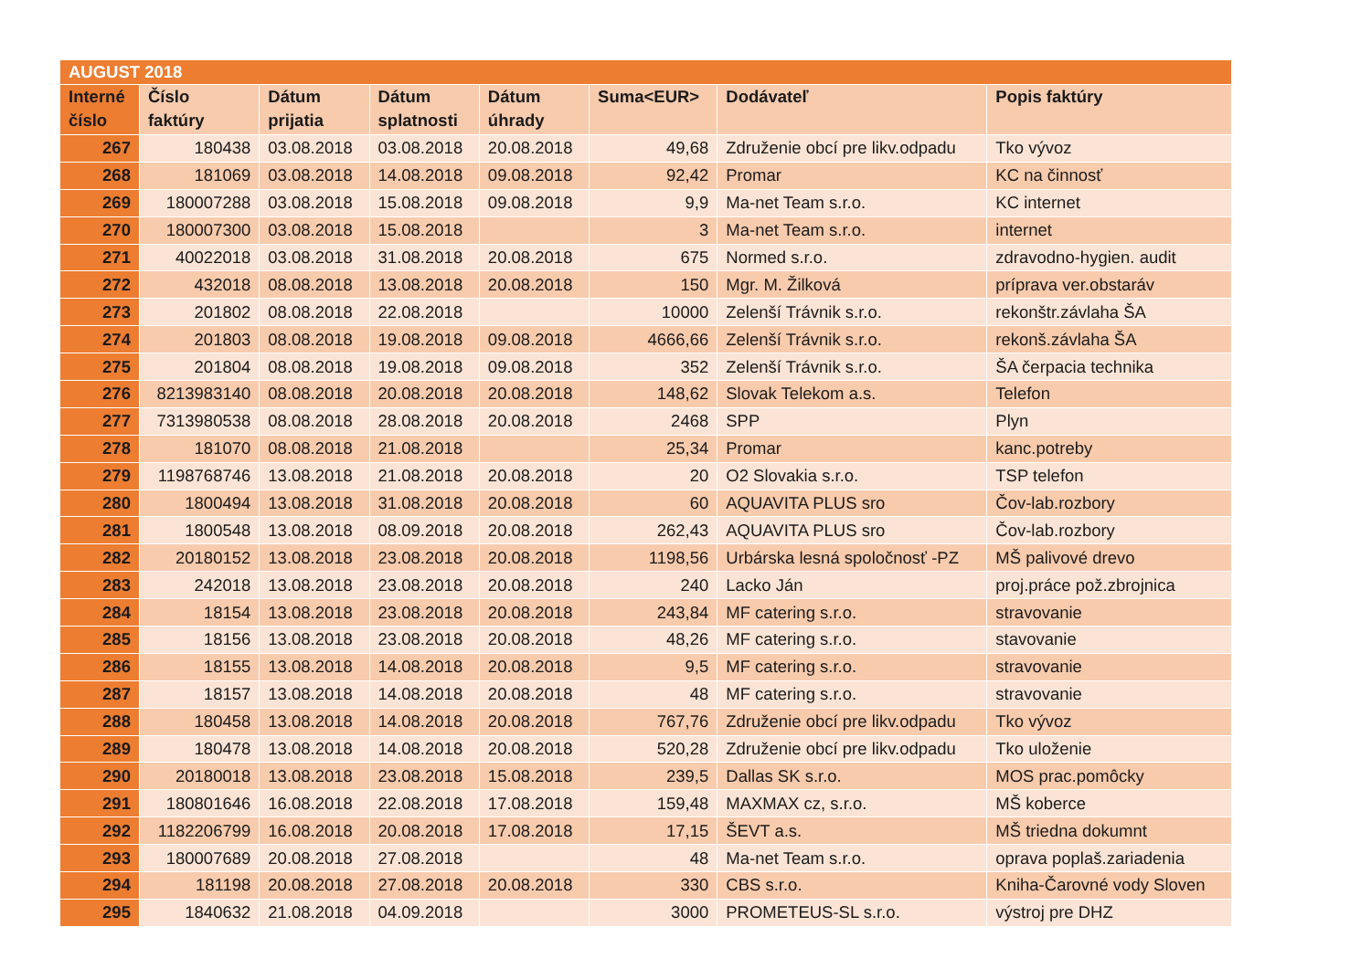| AUGUST 2018 | | | | | | | |
| Interné číslo | Číslo faktúry | Dátum prijatia | Dátum splatnosti | Dátum úhrady | Suma<EUR> | Dodávateľ | Popis faktúry |
| 267 | 180438 | 03.08.2018 | 03.08.2018 | 20.08.2018 | 49,68 | Združenie obcí pre likv.odpadu | Tko vývoz |
| 268 | 181069 | 03.08.2018 | 14.08.2018 | 09.08.2018 | 92,42 | Promar | KC na činnosť |
| 269 | 180007288 | 03.08.2018 | 15.08.2018 | 09.08.2018 | 9,9 | Ma-net Team s.r.o. | KC internet |
| 270 | 180007300 | 03.08.2018 | 15.08.2018 | | 3 | Ma-net Team s.r.o. | internet |
| 271 | 40022018 | 03.08.2018 | 31.08.2018 | 20.08.2018 | 675 | Normed s.r.o. | zdravodno-hygien. audit |
| 272 | 432018 | 08.08.2018 | 13.08.2018 | 20.08.2018 | 150 | Mgr. M. Žilková | príprava ver.obstaráv |
| 273 | 201802 | 08.08.2018 | 22.08.2018 | | 10000 | Zelenší Trávnik s.r.o. | rekonštr.závlaha ŠA |
| 274 | 201803 | 08.08.2018 | 19.08.2018 | 09.08.2018 | 4666,66 | Zelenší Trávnik s.r.o. | rekonš.závlaha ŠA |
| 275 | 201804 | 08.08.2018 | 19.08.2018 | 09.08.2018 | 352 | Zelenší Trávnik s.r.o. | ŠA čerpacia technika |
| 276 | 8213983140 | 08.08.2018 | 20.08.2018 | 20.08.2018 | 148,62 | Slovak Telekom a.s. | Telefon |
| 277 | 7313980538 | 08.08.2018 | 28.08.2018 | 20.08.2018 | 2468 | SPP | Plyn |
| 278 | 181070 | 08.08.2018 | 21.08.2018 | | 25,34 | Promar | kanc.potreby |
| 279 | 1198768746 | 13.08.2018 | 21.08.2018 | 20.08.2018 | 20 | O2 Slovakia s.r.o. | TSP telefon |
| 280 | 1800494 | 13.08.2018 | 31.08.2018 | 20.08.2018 | 60 | AQUAVITA PLUS sro | Čov-lab.rozbory |
| 281 | 1800548 | 13.08.2018 | 08.09.2018 | 20.08.2018 | 262,43 | AQUAVITA PLUS sro | Čov-lab.rozbory |
| 282 | 20180152 | 13.08.2018 | 23.08.2018 | 20.08.2018 | 1198,56 | Urbárska lesná spoločnosť -PZ | MŠ palivové drevo |
| 283 | 242018 | 13.08.2018 | 23.08.2018 | 20.08.2018 | 240 | Lacko Ján | proj.práce pož.zbrojnica |
| 284 | 18154 | 13.08.2018 | 23.08.2018 | 20.08.2018 | 243,84 | MF catering s.r.o. | stravovanie |
| 285 | 18156 | 13.08.2018 | 23.08.2018 | 20.08.2018 | 48,26 | MF catering s.r.o. | stavovanie |
| 286 | 18155 | 13.08.2018 | 14.08.2018 | 20.08.2018 | 9,5 | MF catering s.r.o. | stravovanie |
| 287 | 18157 | 13.08.2018 | 14.08.2018 | 20.08.2018 | 48 | MF catering s.r.o. | stravovanie |
| 288 | 180458 | 13.08.2018 | 14.08.2018 | 20.08.2018 | 767,76 | Združenie obcí pre likv.odpadu | Tko vývoz |
| 289 | 180478 | 13.08.2018 | 14.08.2018 | 20.08.2018 | 520,28 | Združenie obcí pre likv.odpadu | Tko uloženie |
| 290 | 20180018 | 13.08.2018 | 23.08.2018 | 15.08.2018 | 239,5 | Dallas SK s.r.o. | MOS prac.pomôcky |
| 291 | 180801646 | 16.08.2018 | 22.08.2018 | 17.08.2018 | 159,48 | MAXMAX cz, s.r.o. | MŠ koberce |
| 292 | 1182206799 | 16.08.2018 | 20.08.2018 | 17.08.2018 | 17,15 | ŠEVT a.s. | MŠ triedna dokumnt |
| 293 | 180007689 | 20.08.2018 | 27.08.2018 | | 48 | Ma-net Team s.r.o. | oprava poplaš.zariadenia |
| 294 | 181198 | 20.08.2018 | 27.08.2018 | 20.08.2018 | 330 | CBS s.r.o. | Kniha-Čarovné vody Sloven |
| 295 | 1840632 | 21.08.2018 | 04.09.2018 | | 3000 | PROMETEUS-SL s.r.o. | výstroj pre DHZ |